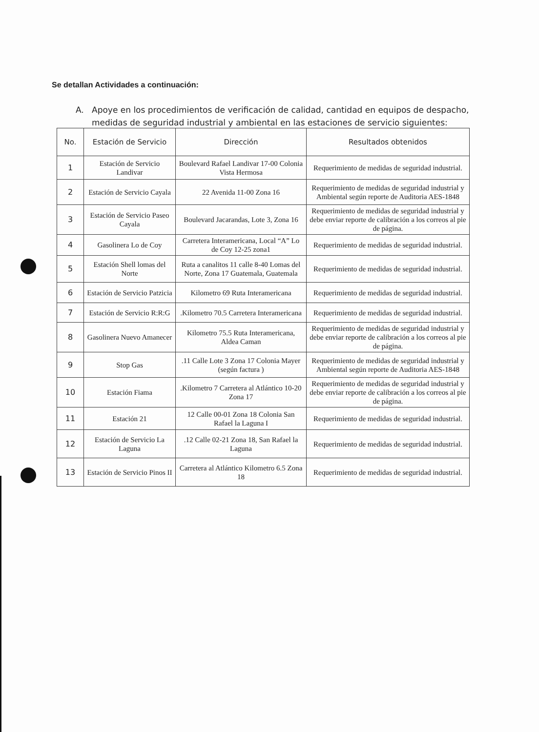Se detallan Actividades a continuación:
A. Apoye en los procedimientos de verificación de calidad, cantidad en equipos de despacho, medidas de seguridad industrial y ambiental en las estaciones de servicio siguientes:
| No. | Estación de Servicio | Dirección | Resultados obtenidos |
| --- | --- | --- | --- |
| 1 | Estación de Servicio Landivar | Boulevard Rafael Landivar 17-00 Colonia Vista Hermosa | Requerimiento de medidas de seguridad industrial. |
| 2 | Estación de Servicio Cayala | 22 Avenida 11-00 Zona 16 | Requerimiento de medidas de seguridad industrial y Ambiental según reporte de Auditoria AES-1848 |
| 3 | Estación de Servicio Paseo Cayala | Boulevard Jacarandas, Lote 3, Zona 16 | Requerimiento de medidas de seguridad industrial y debe enviar reporte de calibración a los correos al pie de página. |
| 4 | Gasolinera Lo de Coy | Carretera Interamericana, Local “A” Lo de Coy 12-25 zona1 | Requerimiento de medidas de seguridad industrial. |
| 5 | Estación Shell lomas del Norte | Ruta a canalitos 11 calle 8-40 Lomas del Norte, Zona 17 Guatemala, Guatemala | Requerimiento de medidas de seguridad industrial. |
| 6 | Estación de Servicio Patzicia | Kilometro 69 Ruta Interamericana | Requerimiento de medidas de seguridad industrial. |
| 7 | Estación de Servicio R:R:G | .Kilometro 70.5 Carretera Interamericana | Requerimiento de medidas de seguridad industrial. |
| 8 | Gasolinera Nuevo Amanecer | Kilometro 75.5 Ruta Interamericana, Aldea Caman | Requerimiento de medidas de seguridad industrial y debe enviar reporte de calibración a los correos al pie de página. |
| 9 | Stop Gas | .11 Calle Lote 3 Zona 17 Colonia Mayer (según factura ) | Requerimiento de medidas de seguridad industrial y Ambiental según reporte de Auditoria AES-1848 |
| 10 | Estación Fiama | .Kilometro 7 Carretera al Atlántico 10-20 Zona 17 | Requerimiento de medidas de seguridad industrial y debe enviar reporte de calibración a los correos al pie de página. |
| 11 | Estación 21 | 12 Calle 00-01 Zona 18 Colonia San Rafael la Laguna I | Requerimiento de medidas de seguridad industrial. |
| 12 | Estación de Servicio La Laguna | .12 Calle 02-21 Zona 18, San Rafael la Laguna | Requerimiento de medidas de seguridad industrial. |
| 13 | Estación de Servicio Pinos II | Carretera al Atlántico Kilometro 6.5 Zona 18 | Requerimiento de medidas de seguridad industrial. |